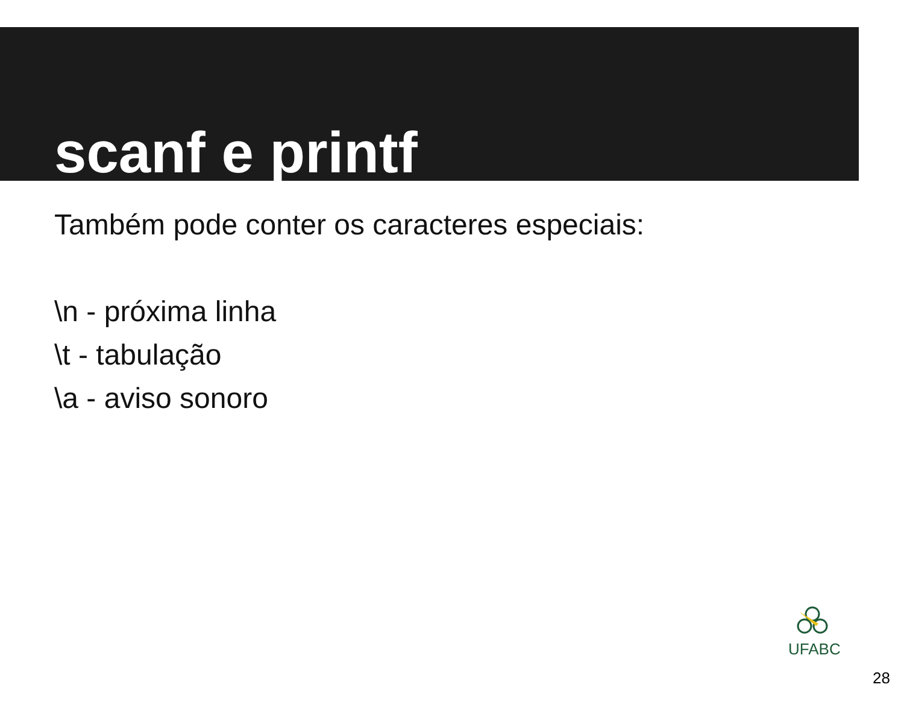scanf e printf
Também pode conter os caracteres especiais:
\n - próxima linha
\t - tabulação
\a - aviso sonoro
UFABC
28